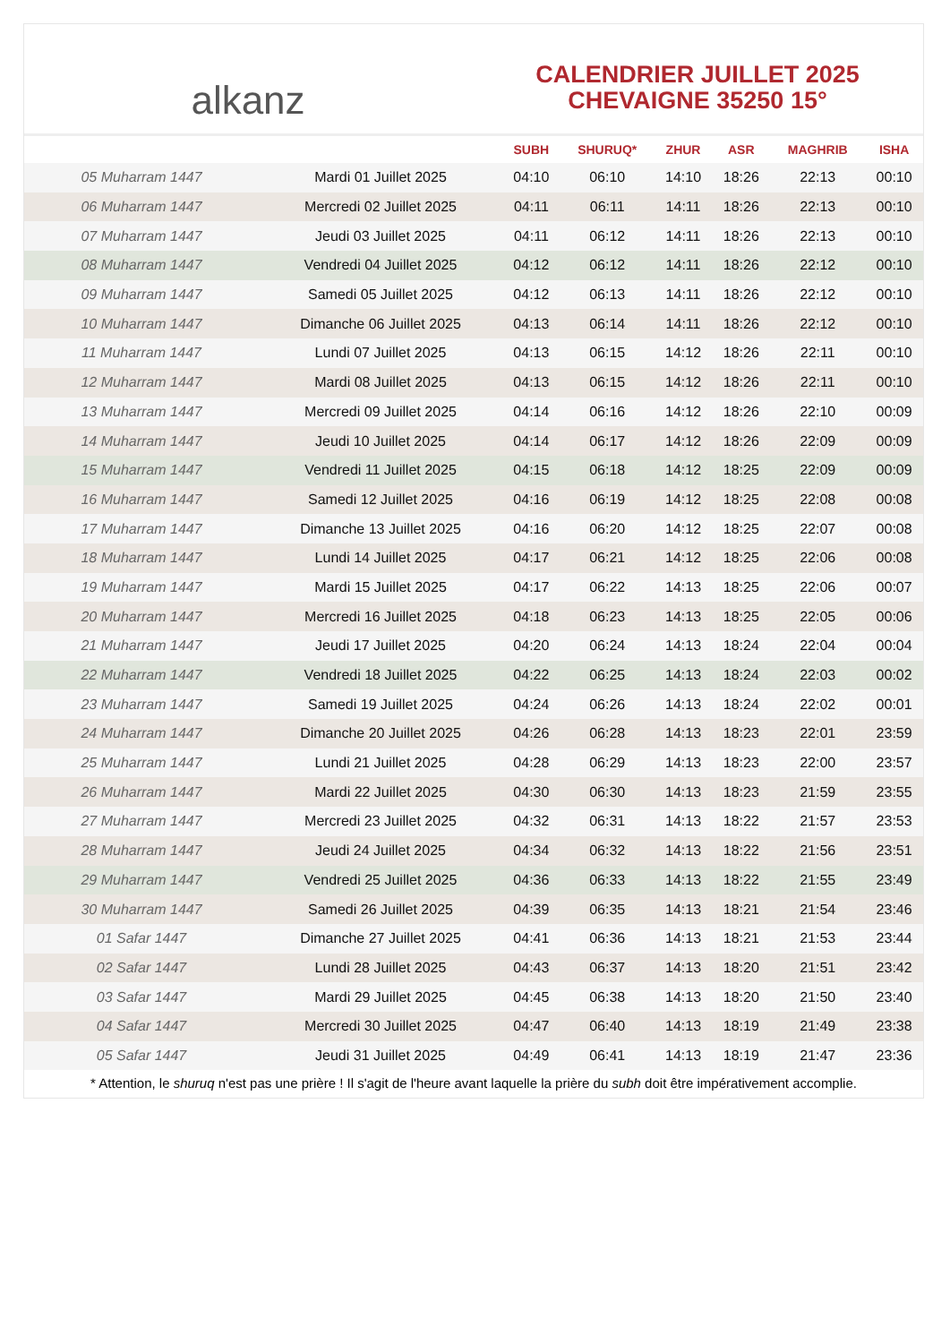alkanz
CALENDRIER JUILLET 2025
CHEVAIGNE 35250 15°
| | | SUBH | SHURUQ* | ZHUR | ASR | MAGHRIB | ISHA |
| --- | --- | --- | --- | --- | --- | --- | --- |
| 05 Muharram 1447 | Mardi 01 Juillet 2025 | 04:10 | 06:10 | 14:10 | 18:26 | 22:13 | 00:10 |
| 06 Muharram 1447 | Mercredi 02 Juillet 2025 | 04:11 | 06:11 | 14:11 | 18:26 | 22:13 | 00:10 |
| 07 Muharram 1447 | Jeudi 03 Juillet 2025 | 04:11 | 06:12 | 14:11 | 18:26 | 22:13 | 00:10 |
| 08 Muharram 1447 | Vendredi 04 Juillet 2025 | 04:12 | 06:12 | 14:11 | 18:26 | 22:12 | 00:10 |
| 09 Muharram 1447 | Samedi 05 Juillet 2025 | 04:12 | 06:13 | 14:11 | 18:26 | 22:12 | 00:10 |
| 10 Muharram 1447 | Dimanche 06 Juillet 2025 | 04:13 | 06:14 | 14:11 | 18:26 | 22:12 | 00:10 |
| 11 Muharram 1447 | Lundi 07 Juillet 2025 | 04:13 | 06:15 | 14:12 | 18:26 | 22:11 | 00:10 |
| 12 Muharram 1447 | Mardi 08 Juillet 2025 | 04:13 | 06:15 | 14:12 | 18:26 | 22:11 | 00:10 |
| 13 Muharram 1447 | Mercredi 09 Juillet 2025 | 04:14 | 06:16 | 14:12 | 18:26 | 22:10 | 00:09 |
| 14 Muharram 1447 | Jeudi 10 Juillet 2025 | 04:14 | 06:17 | 14:12 | 18:26 | 22:09 | 00:09 |
| 15 Muharram 1447 | Vendredi 11 Juillet 2025 | 04:15 | 06:18 | 14:12 | 18:25 | 22:09 | 00:09 |
| 16 Muharram 1447 | Samedi 12 Juillet 2025 | 04:16 | 06:19 | 14:12 | 18:25 | 22:08 | 00:08 |
| 17 Muharram 1447 | Dimanche 13 Juillet 2025 | 04:16 | 06:20 | 14:12 | 18:25 | 22:07 | 00:08 |
| 18 Muharram 1447 | Lundi 14 Juillet 2025 | 04:17 | 06:21 | 14:12 | 18:25 | 22:06 | 00:08 |
| 19 Muharram 1447 | Mardi 15 Juillet 2025 | 04:17 | 06:22 | 14:13 | 18:25 | 22:06 | 00:07 |
| 20 Muharram 1447 | Mercredi 16 Juillet 2025 | 04:18 | 06:23 | 14:13 | 18:25 | 22:05 | 00:06 |
| 21 Muharram 1447 | Jeudi 17 Juillet 2025 | 04:20 | 06:24 | 14:13 | 18:24 | 22:04 | 00:04 |
| 22 Muharram 1447 | Vendredi 18 Juillet 2025 | 04:22 | 06:25 | 14:13 | 18:24 | 22:03 | 00:02 |
| 23 Muharram 1447 | Samedi 19 Juillet 2025 | 04:24 | 06:26 | 14:13 | 18:24 | 22:02 | 00:01 |
| 24 Muharram 1447 | Dimanche 20 Juillet 2025 | 04:26 | 06:28 | 14:13 | 18:23 | 22:01 | 23:59 |
| 25 Muharram 1447 | Lundi 21 Juillet 2025 | 04:28 | 06:29 | 14:13 | 18:23 | 22:00 | 23:57 |
| 26 Muharram 1447 | Mardi 22 Juillet 2025 | 04:30 | 06:30 | 14:13 | 18:23 | 21:59 | 23:55 |
| 27 Muharram 1447 | Mercredi 23 Juillet 2025 | 04:32 | 06:31 | 14:13 | 18:22 | 21:57 | 23:53 |
| 28 Muharram 1447 | Jeudi 24 Juillet 2025 | 04:34 | 06:32 | 14:13 | 18:22 | 21:56 | 23:51 |
| 29 Muharram 1447 | Vendredi 25 Juillet 2025 | 04:36 | 06:33 | 14:13 | 18:22 | 21:55 | 23:49 |
| 30 Muharram 1447 | Samedi 26 Juillet 2025 | 04:39 | 06:35 | 14:13 | 18:21 | 21:54 | 23:46 |
| 01 Safar 1447 | Dimanche 27 Juillet 2025 | 04:41 | 06:36 | 14:13 | 18:21 | 21:53 | 23:44 |
| 02 Safar 1447 | Lundi 28 Juillet 2025 | 04:43 | 06:37 | 14:13 | 18:20 | 21:51 | 23:42 |
| 03 Safar 1447 | Mardi 29 Juillet 2025 | 04:45 | 06:38 | 14:13 | 18:20 | 21:50 | 23:40 |
| 04 Safar 1447 | Mercredi 30 Juillet 2025 | 04:47 | 06:40 | 14:13 | 18:19 | 21:49 | 23:38 |
| 05 Safar 1447 | Jeudi 31 Juillet 2025 | 04:49 | 06:41 | 14:13 | 18:19 | 21:47 | 23:36 |
* Attention, le shuruq n'est pas une prière ! Il s'agit de l'heure avant laquelle la prière du subh doit être impérativement accomplie.